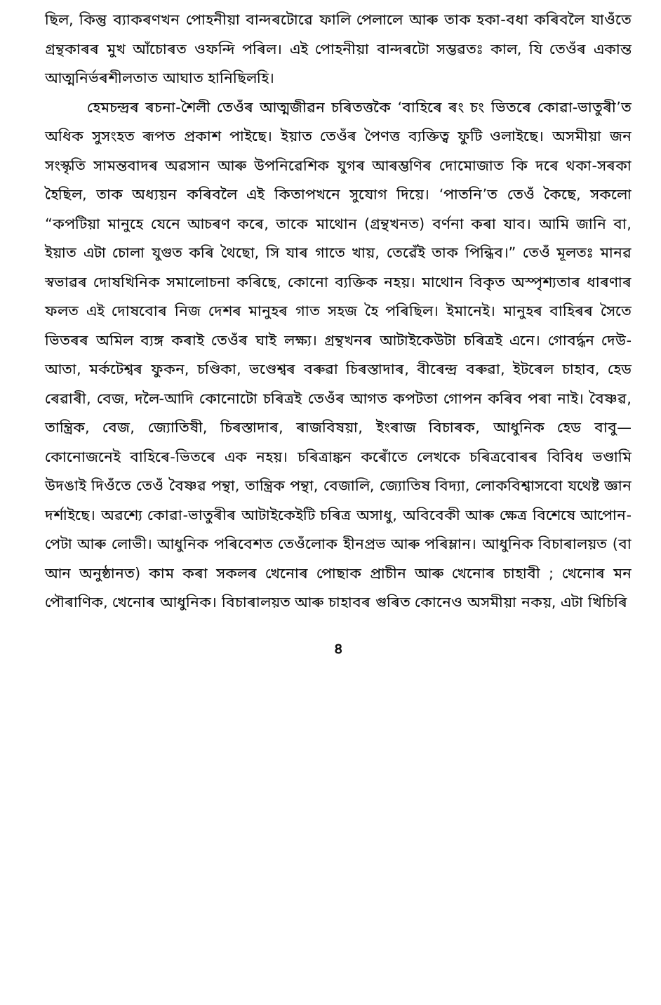ছিল, কিন্তু ব্যাকৰণখন পোহনীয়া বান্দৰটোৱে ফালি পেলালে আৰু তাক হকা-বধা কৰিবলৈ যাওঁতে গ্ৰন্থকাৰৰ মুখ আঁচোৰত ওফন্দি পৰিল। এই পোহনীয়া বান্দৰটো সম্ভৱতঃ কাল, যি তেওঁৰ একান্ত আত্মনিৰ্ভৰশীলতাত আঘাত হানিছিলহি।
হেমচন্দ্ৰৰ ৰচনা-শৈলী তেওঁৰ আত্মজীৱন চৰিতত্তকৈ ‘বাহিৰে ৰং চং ভিতৰে কোৱা-ভাতুৰী’ত অধিক সুসংহত ৰূপত প্ৰকাশ পাইছে। ইয়াত তেওঁৰ পৈণত্ত ব্যক্তিত্ব ফুটি ওলাইছে। অসমীয়া জন সংস্কৃতি সামন্তবাদৰ অৱসান আৰু উপনিৱেশিক যুগৰ আৰম্ভণিৰ দোমোজাত কি দৰে থকা-সৰকা হৈছিল, তাক অধ্যয়ন কৰিবলৈ এই কিতাপখনে সুযোগ দিয়ে। ‘পাতনি’ত তেওঁ কৈছে, সকলো “কপটিয়া মানুহে যেনে আচৰণ কৰে, তাকে মাথোন (গ্ৰন্থখনত) বৰ্ণনা কৰা যাব। আমি জানি বা, ইয়াত এটা চোলা যুগুত কৰি থৈছো, সি যাৰ গাতে খায়, তেৱেঁই তাক পিন্ধিব।” তেওঁ মূলতঃ মানৱ স্বভাৱৰ দোষখিনিক সমালোচনা কৰিছে, কোনো ব্যক্তিক নহয়। মাথোন বিকৃত অস্পৃশ্যতাৰ ধাৰণাৰ ফলত এই দোষবোৰ নিজ দেশৰ মানুহৰ গাত সহজ হৈ পৰিছিল। ইমানেই। মানুহৰ বাহিৰৰ সৈতে ভিতৰৰ অমিল ব্যঙ্গ কৰাই তেওঁৰ ঘাই লক্ষ্য। গ্ৰন্থখনৰ আটাইকেউটা চৰিত্ৰই এনে। গোবৰ্দ্ধন দেউ-আতা, মৰ্কটেশ্বৰ ফুকন, চণ্ডিকা, ভণ্ডেশ্বৰ বৰুৱা চিৰস্তাদাৰ, বীৰেন্দ্ৰ বৰুৱা, ইটৰেল চাহাব, হেড ৰেৱাৰী, বেজ, দলৈ-আদি কোনোটো চৰিত্ৰই তেওঁৰ আগত কপটতা গোপন কৰিব পৰা নাই। বৈষ্ণৱ, তান্ত্ৰিক, বেজ, জ্যোতিষী, চিৰস্তাদাৰ, ৰাজবিষয়া, ইংৰাজ বিচাৰক, আধুনিক হেড বাবু—কোনোজনেই বাহিৰে-ভিতৰে এক নহয়। চৰিত্ৰাঙ্কন কৰোঁতে লেখকে চৰিত্ৰবোৰৰ বিবিধ ভণ্ডামি উদঙাই দিওঁতে তেওঁ বৈষ্ণৱ পন্থা, তান্ত্ৰিক পন্থা, বেজালি, জ্যোতিষ বিদ্যা, লোকবিশ্বাসবো যথেষ্ট জ্ঞান দৰ্শাইছে। অৱশ্যে কোৱা-ভাতুৰীৰ আটাইকেইটি চৰিত্ৰ অসাধু, অবিবেকী আৰু ক্ষেত্ৰ বিশেষে আপোন-পেটা আৰু লোভী। আধুনিক পৰিবেশত তেওঁলোক হীনপ্ৰভ আৰু পৰিম্লান। আধুনিক বিচাৰালয়ত (বা আন অনুষ্ঠানত) কাম কৰা সকলৰ খেনোৰ পোছাক প্ৰাচীন আৰু খেনোৰ চাহাবী ; খেনোৰ মন পৌৰাণিক, খেনোৰ আধুনিক। বিচাৰালয়ত আৰু চাহাবৰ গুৰিত কোনেও অসমীয়া নকয়, এটা খিচিৰি
৪